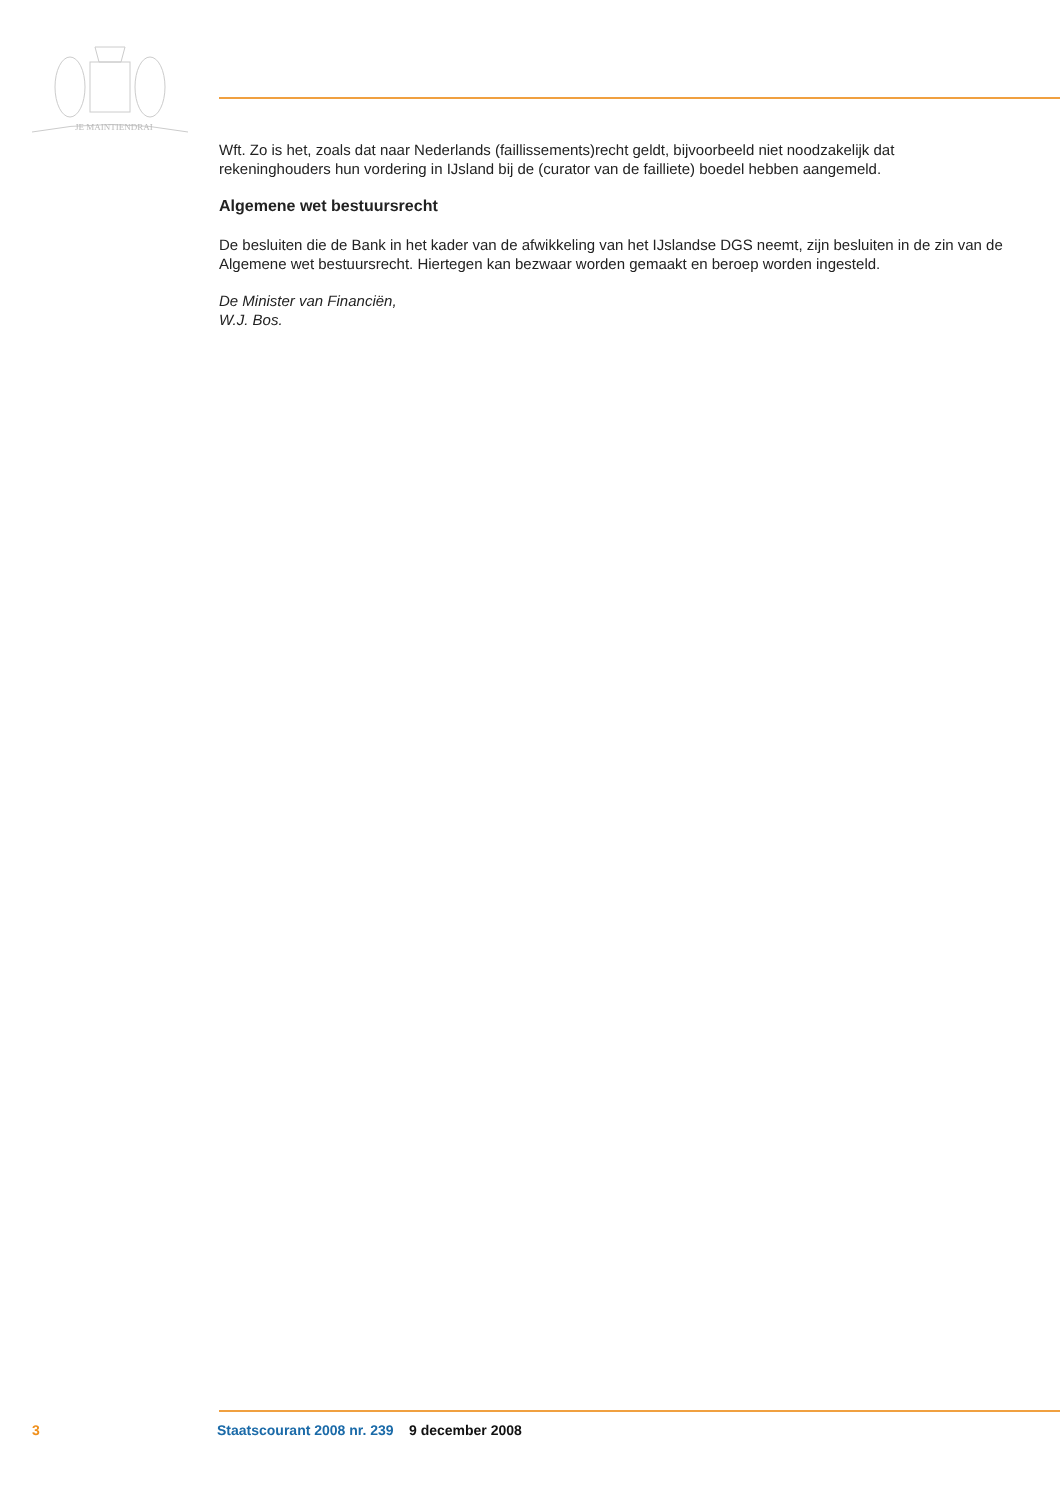JE MAINTIENDRAI
Wft. Zo is het, zoals dat naar Nederlands (faillissements)recht geldt, bijvoorbeeld niet noodzakelijk dat rekeninghouders hun vordering in IJsland bij de (curator van de failliete) boedel hebben aangemeld.
Algemene wet bestuursrecht
De besluiten die de Bank in het kader van de afwikkeling van het IJslandse DGS neemt, zijn besluiten in de zin van de Algemene wet bestuursrecht. Hiertegen kan bezwaar worden gemaakt en beroep worden ingesteld.
De Minister van Financiën,
W.J. Bos.
3 Staatscourant 2008 nr. 239 9 december 2008